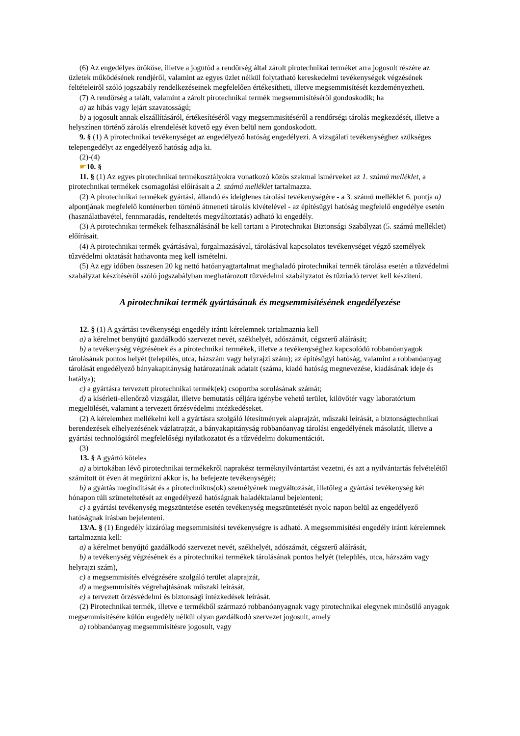(6) Az engedélyes örököse, illetve a jogutód a rendőrség által zárolt pirotechnikai terméket arra jogosult részére az üzletek működésének rendjéről, valamint az egyes üzlet nélkül folytatható kereskedelmi tevékenységek végzésének feltételeiről szóló jogszabály rendelkezéseinek megfelelően értékesítheti, illetve megsemmisítését kezdeményezheti.
(7) A rendőrség a talált, valamint a zárolt pirotechnikai termék megsemmisítéséről gondoskodik; ha
a) az hibás vagy lejárt szavatosságú;
b) a jogosult annak elszállításáról, értékesítéséről vagy megsemmisítéséről a rendőrségi tárolás megkezdését, illetve a helyszínen történő zárolás elrendelését követő egy éven belül nem gondoskodott.
9. § (1) A pirotechnikai tevékenységet az engedélyező hatóság engedélyezi. A vizsgálati tevékenységhez szükséges telepengedélyt az engedélyező hatóság adja ki.
(2)-(4)
☛10. §
11. § (1) Az egyes pirotechnikai termékosztályokra vonatkozó közös szakmai ismérveket az 1. számú melléklet, a pirotechnikai termékek csomagolási előírásait a 2. számú melléklet tartalmazza.
(2) A pirotechnikai termékek gyártási, állandó és ideiglenes tárolási tevékenységére - a 3. számú melléklet 6. pontja a) alpontjának megfelelő konténerben történő átmeneti tárolás kivételével - az építésügyi hatóság megfelelő engedélye esetén (használatbavétel, fennmaradás, rendeltetés megváltoztatás) adható ki engedély.
(3) A pirotechnikai termékek felhasználásánál be kell tartani a Pirotechnikai Biztonsági Szabályzat (5. számú melléklet) előírásait.
(4) A pirotechnikai termék gyártásával, forgalmazásával, tárolásával kapcsolatos tevékenységet végző személyek tűzvédelmi oktatását hathavonta meg kell ismételni.
(5) Az egy időben összesen 20 kg nettó hatóanyagtartalmat meghaladó pirotechnikai termék tárolása esetén a tűzvédelmi szabályzat készítéséről szóló jogszabályban meghatározott tűzvédelmi szabályzatot és tűzriadó tervet kell készíteni.
A pirotechnikai termék gyártásának és megsemmisítésének engedélyezése
12. § (1) A gyártási tevékenységi engedély iránti kérelemnek tartalmaznia kell
a) a kérelmet benyújtó gazdálkodó szervezet nevét, székhelyét, adószámát, cégszerű aláírását;
b) a tevékenység végzésének és a pirotechnikai termékek, illetve a tevékenységhez kapcsolódó robbanóanyagok tárolásának pontos helyét (település, utca, házszám vagy helyrajzi szám); az építésügyi hatóság, valamint a robbanóanyag tárolását engedélyező bányakapitányság határozatának adatait (száma, kiadó hatóság megnevezése, kiadásának ideje és hatálya);
c) a gyártásra tervezett pirotechnikai termék(ek) csoportba sorolásának számát;
d) a kísérleti-ellenőrző vizsgálat, illetve bemutatás céljára igénybe vehető terület, kilövőtér vagy laboratórium megjelölését, valamint a tervezett őrzésvédelmi intézkedéseket.
(2) A kérelemhez mellékelni kell a gyártásra szolgáló létesítmények alaprajzát, műszaki leírását, a biztonságtechnikai berendezések elhelyezésének vázlatrajzát, a bányakapitányság robbanóanyag tárolási engedélyének másolatát, illetve a gyártási technológiáról megfelelőségi nyilatkozatot és a tűzvédelmi dokumentációt.
(3)
13. § A gyártó köteles
a) a birtokában lévő pirotechnikai termékekről naprakész terméknyilvántartást vezetni, és azt a nyilvántartás felvételétől számított öt éven át megőrizni akkor is, ha befejezte tevékenységét;
b) a gyártás megindítását és a pirotechnikus(ok) személyének megváltozását, illetőleg a gyártási tevékenység két hónapon túli szüneteltetését az engedélyező hatóságnak haladéktalanul bejelenteni;
c) a gyártási tevékenység megszüntetése esetén tevékenység megszüntetését nyolc napon belül az engedélyező hatóságnak írásban bejelenteni.
13/A. § (1) Engedély kizárólag megsemmisítési tevékenységre is adható. A megsemmisítési engedély iránti kérelemnek tartalmaznia kell:
a) a kérelmet benyújtó gazdálkodó szervezet nevét, székhelyét, adószámát, cégszerű aláírását,
b) a tevékenység végzésének és a pirotechnikai termékek tárolásának pontos helyét (település, utca, házszám vagy helyrajzi szám),
c) a megsemmisítés elvégzésére szolgáló terület alaprajzát,
d) a megsemmisítés végrehajtásának műszaki leírását,
e) a tervezett őrzésvédelmi és biztonsági intézkedések leírását.
(2) Pirotechnikai termék, illetve e termékből származó robbanóanyagnak vagy pirotechnikai elegynek minősülő anyagok megsemmisítésére külön engedély nélkül olyan gazdálkodó szervezet jogosult, amely
a) robbanóanyag megsemmisítésre jogosult, vagy